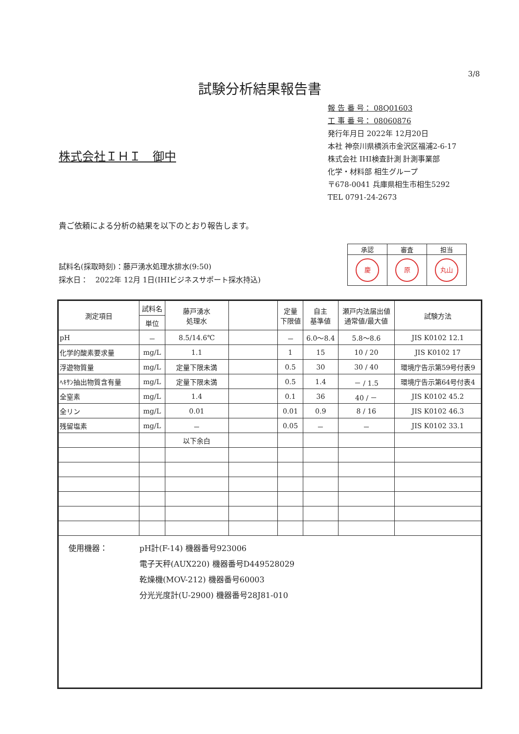3/8
試験分析結果報告書
報 告 番 号： 08Q01603
工 事 番 号： 08060876
発行年月日 2022年 12月20日
本社 神奈川県横浜市金沢区福浦2-6-17
株式会社 IHI検査計測 計測事業部
化学・材料部 相生グループ
〒678-0041 兵庫県相生市相生5292
TEL 0791-24-2673
株式会社ＩＨＩ　御中
貴ご依頼による分析の結果を以下のとおり報告します。
| 承認 | 審査 | 担当 |
| 慶 | 原 | 丸山 |
試料名(採取時刻)：藤戸湧水処理水排水(9:50)
採水日：　2022年 12月 1日(IHIビジネスサポート採水持込)
| 測定項目 | 試料名 | 藤戸湧水 処理水 | | 定量 下限値 | 自主 基準値 | 瀬戸内法届出値 通常値/最大値 | 試験方法 |
| --- | --- | --- | --- | --- | --- | --- | --- |
| | 単位 | | | | | | |
| pH | － | 8.5/14.6℃ | | － | 6.0～8.4 | 5.8～8.6 | JIS K0102 12.1 |
| 化学的酸素要求量 | mg/L | 1.1 | | 1 | 15 | 10 / 20 | JIS K0102 17 |
| 浮遊物質量 | mg/L | 定量下限未満 | | 0.5 | 30 | 30 / 40 | 環境庁告示第59号付表9 |
| ﾍｷｻﾝ抽出物質含有量 | mg/L | 定量下限未満 | | 0.5 | 1.4 | － / 1.5 | 環境庁告示第64号付表4 |
| 全窒素 | mg/L | 1.4 | | 0.1 | 36 | 40 / － | JIS K0102 45.2 |
| 全リン | mg/L | 0.01 | | 0.01 | 0.9 | 8 / 16 | JIS K0102 46.3 |
| 残留塩素 | mg/L | － | | 0.05 | － | － | JIS K0102 33.1 |
| | | 以下余白 | | | | | |
| 使用機器： pH計(F-14) 機器番号923006 電子天秤(AUX220) 機器番号D449528029 乾燥機(MOV-212) 機器番号60003 分光光度計(U-2900) 機器番号28J81-010 | | | | | | | |